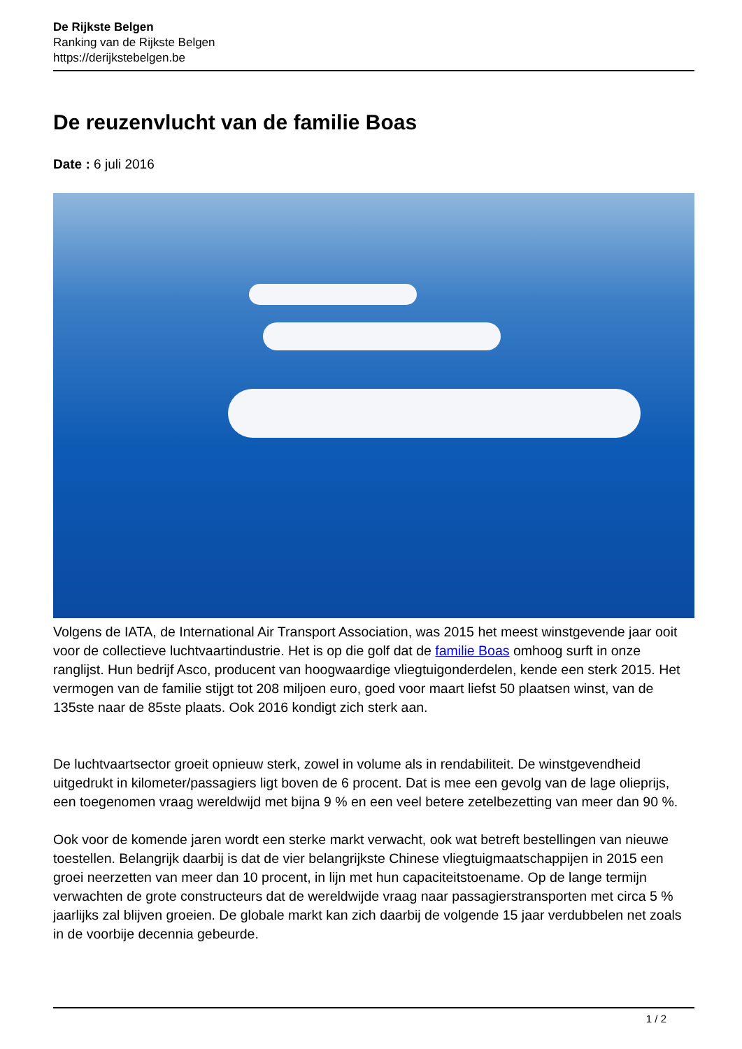De Rijkste Belgen
Ranking van de Rijkste Belgen
https://derijkstebelgen.be
De reuzenvlucht van de familie Boas
Date : 6 juli 2016
Volgens de IATA, de International Air Transport Association, was 2015 het meest winstgevende jaar ooit voor de collectieve luchtvaartindustrie. Het is op die golf dat de familie Boas omhoog surft in onze ranglijst. Hun bedrijf Asco, producent van hoogwaardige vliegtuigonderdelen, kende een sterk 2015. Het vermogen van de familie stijgt tot 208 miljoen euro, goed voor maart liefst 50 plaatsen winst, van de 135ste naar de 85ste plaats. Ook 2016 kondigt zich sterk aan.
De luchtvaartsector groeit opnieuw sterk, zowel in volume als in rendabiliteit. De winstgevendheid uitgedrukt in kilometer/passagiers ligt boven de 6 procent. Dat is mee een gevolg van de lage olieprijs, een toegenomen vraag wereldwijd met bijna 9 % en een veel betere zetelbezetting van meer dan 90 %.
Ook voor de komende jaren wordt een sterke markt verwacht, ook wat betreft bestellingen van nieuwe toestellen. Belangrijk daarbij is dat de vier belangrijkste Chinese vliegtuigmaatschappijen in 2015 een groei neerzetten van meer dan 10 procent, in lijn met hun capaciteitstoename. Op de lange termijn verwachten de grote constructeurs dat de wereldwijde vraag naar passagierstransporten met circa 5 % jaarlijks zal blijven groeien. De globale markt kan zich daarbij de volgende 15 jaar verdubbelen net zoals in de voorbije decennia gebeurde.
1 / 2